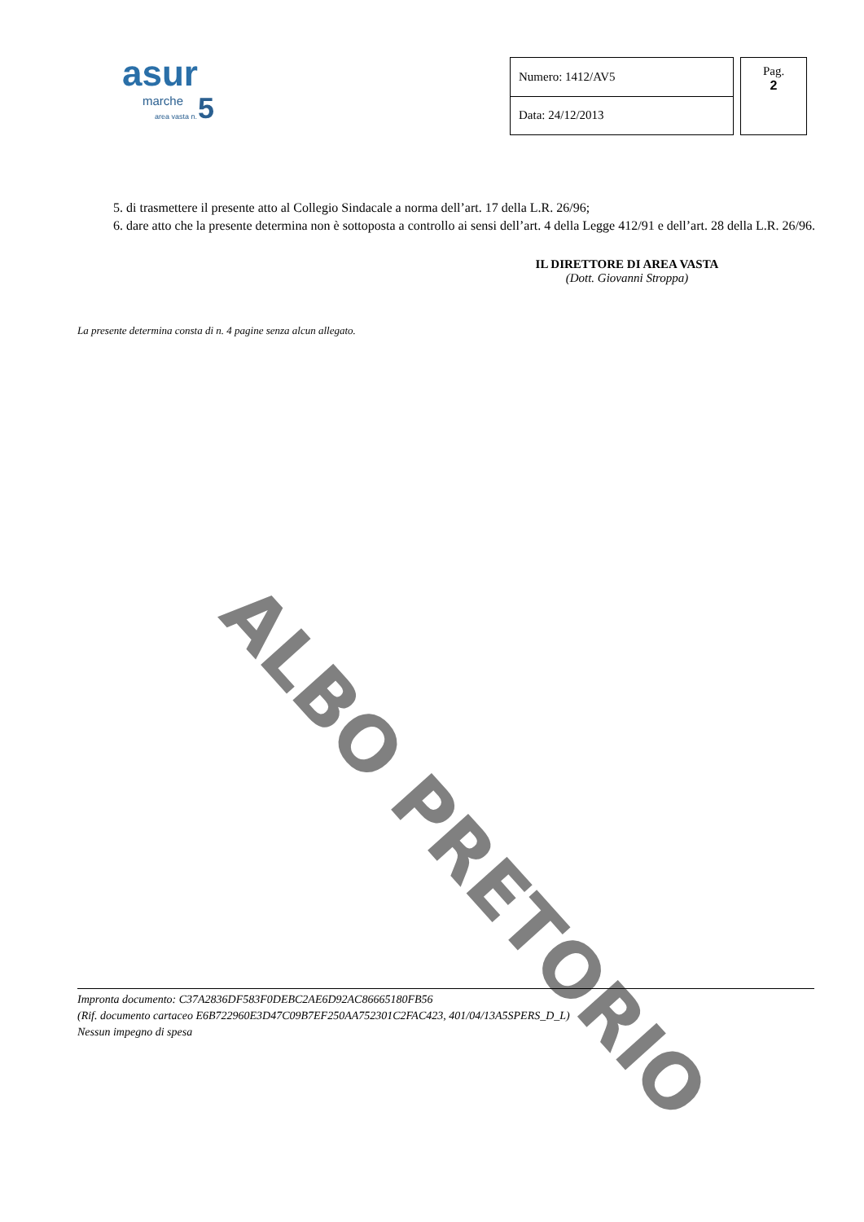asur
marche
area vasta n. 5
| Numero: 1412/AV5 |
| Data: 24/12/2013 |
Pag.
2
5. di trasmettere il presente atto al Collegio Sindacale a norma dell’art. 17 della L.R. 26/96;
6. dare atto che la presente determina non è sottoposta a controllo ai sensi dell’art. 4 della Legge 412/91 e dell’art. 28 della L.R. 26/96.
IL DIRETTORE DI AREA VASTA
(Dott. Giovanni Stroppa)
La presente determina consta di n. 4 pagine senza alcun allegato.
ALBO PRETORIO
Impronta documento: C37A2836DF583F0DEBC2AE6D92AC86665180FB56
(Rif. documento cartaceo E6B722960E3D47C09B7EF250AA752301C2FAC423, 401/04/13A5SPERS_D_L)
Nessun impegno di spesa